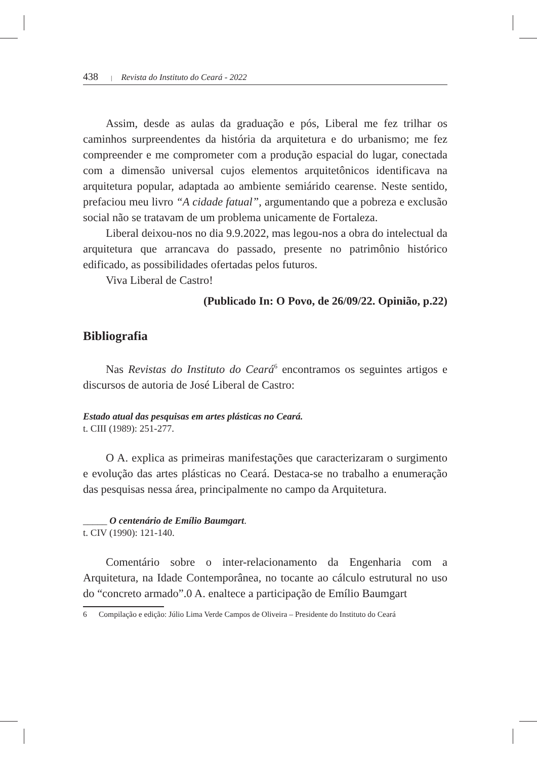438 | Revista do Instituto do Ceará - 2022
Assim, desde as aulas da graduação e pós, Liberal me fez trilhar os caminhos surpreendentes da história da arquitetura e do urbanismo; me fez compreender e me comprometer com a produção espacial do lugar, conectada com a dimensão universal cujos elementos arquitetônicos identificava na arquitetura popular, adaptada ao ambiente semiárido cearense. Neste sentido, prefaciou meu livro “A cidade fatual”, argumentando que a pobreza e exclusão social não se tratavam de um problema unicamente de Fortaleza.
Liberal deixou-nos no dia 9.9.2022, mas legou-nos a obra do intelectual da arquitetura que arrancava do passado, presente no patrimônio histórico edificado, as possibilidades ofertadas pelos futuros.
Viva Liberal de Castro!
(Publicado In: O Povo, de 26/09/22. Opinião, p.22)
Bibliografia
Nas Revistas do Instituto do Ceará<sup>6</sup> encontramos os seguintes artigos e discursos de autoria de José Liberal de Castro:
Estado atual das pesquisas em artes plásticas no Ceará.
t. CIII (1989): 251-277.
O A. explica as primeiras manifestações que caracterizaram o surgimento e evolução das artes plásticas no Ceará. Destaca-se no trabalho a enumeração das pesquisas nessa área, principalmente no campo da Arquitetura.
_____ O centenário de Emílio Baumgart.
t. CIV (1990): 121-140.
Comentário sobre o inter-relacionamento da Engenharia com a Arquitetura, na Idade Contemporânea, no tocante ao cálculo estrutural no uso do “concreto armado”.0 A. enaltece a participação de Emílio Baumgart
6 Compilação e edição: Júlio Lima Verde Campos de Oliveira – Presidente do Instituto do Ceará